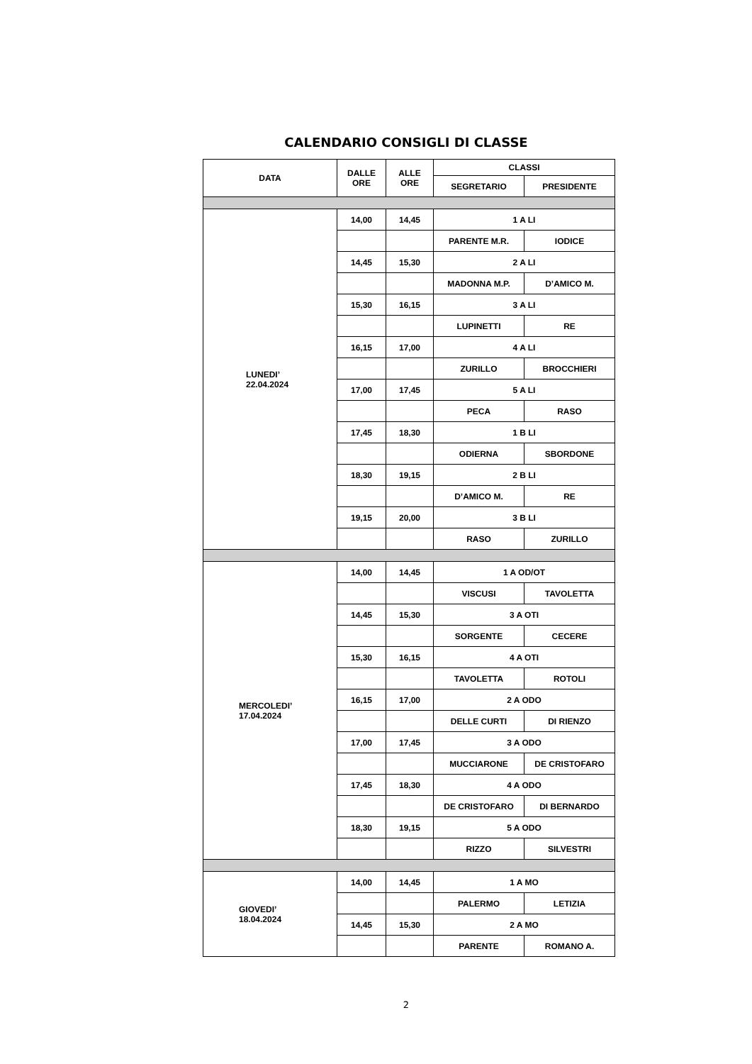CALENDARIO CONSIGLI DI CLASSE
| DATA | DALLE ORE | ALLE ORE | CLASSI | |
| --- | --- | --- | --- | --- |
| | | | SEGRETARIO | PRESIDENTE |
| LUNEDI’ 22.04.2024 | 14,00 | 14,45 | 1 A LI | |
| | | | PARENTE M.R. | IODICE |
| | 14,45 | 15,30 | 2 A LI | |
| | | | MADONNA M.P. | D’AMICO M. |
| | 15,30 | 16,15 | 3 A LI | |
| | | | LUPINETTI | RE |
| | 16,15 | 17,00 | 4 A LI | |
| | | | ZURILLO | BROCCHIERI |
| | 17,00 | 17,45 | 5 A LI | |
| | | | PECA | RASO |
| | 17,45 | 18,30 | 1 B LI | |
| | | | ODIERNA | SBORDONE |
| | 18,30 | 19,15 | 2 B LI | |
| | | | D’AMICO M. | RE |
| | 19,15 | 20,00 | 3 B LI | |
| | | | RASO | ZURILLO |
| MERCOLEDI’ 17.04.2024 | 14,00 | 14,45 | 1 A OD/OT | |
| | | | VISCUSI | TAVOLETTA |
| | 14,45 | 15,30 | 3 A OTI | |
| | | | SORGENTE | CECERE |
| | 15,30 | 16,15 | 4 A OTI | |
| | | | TAVOLETTA | ROTOLI |
| | 16,15 | 17,00 | 2 A ODO | |
| | | | DELLE CURTI | DI RIENZO |
| | 17,00 | 17,45 | 3 A ODO | |
| | | | MUCCIARONE | DE CRISTOFARO |
| | 17,45 | 18,30 | 4 A ODO | |
| | | | DE CRISTOFARO | DI BERNARDO |
| | 18,30 | 19,15 | 5 A ODO | |
| | | | RIZZO | SILVESTRI |
| GIOVEDI’ 18.04.2024 | 14,00 | 14,45 | 1 A MO | |
| | | | PALERMO | LETIZIA |
| | 14,45 | 15,30 | 2 A MO | |
| | | | PARENTE | ROMANO A. |
2